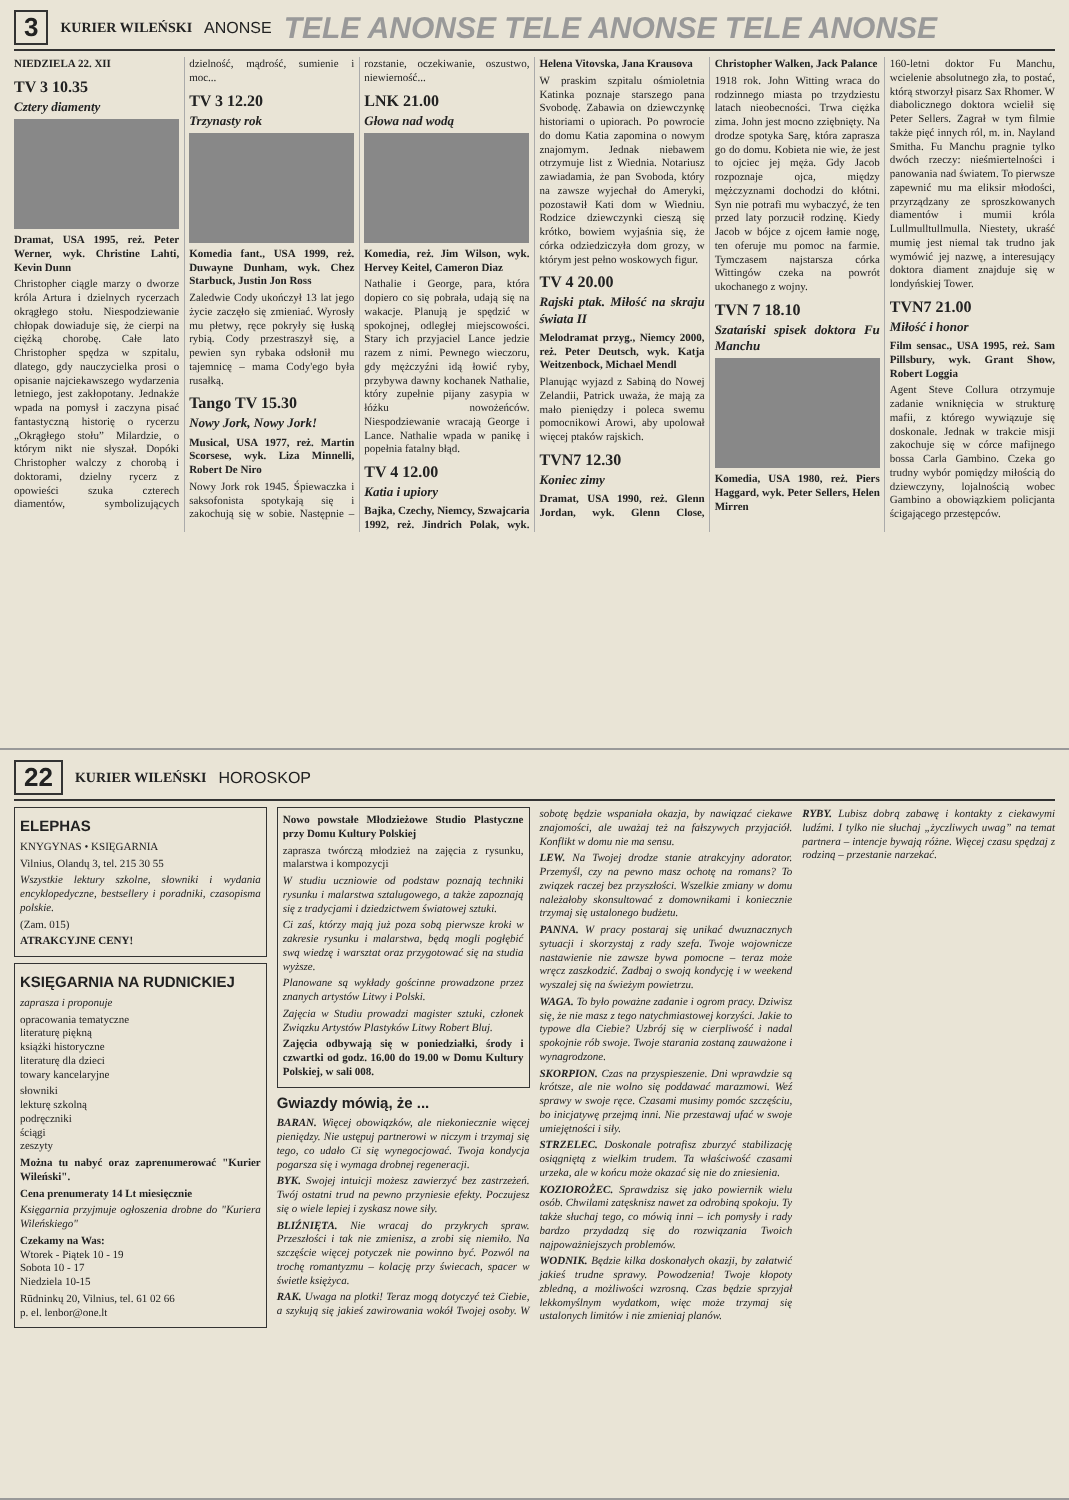3 KURIER WILEŃSKI ANONSE TELE ANONSE TELE ANONSE TELE ANONSE
NIEDZIELA 22. XII
TV 3 10.35
Cztery diamenty
Dramat, USA 1995, reż. Peter Werner, wyk. Christine Lahti, Kevin Dunn
Christopher ciągle marzy o dworze króla Artura i dzielnych rycerzach okrągłego stołu. Niespodziewanie chłopak dowiaduje się, że cierpi na ciężką chorobę. Całe lato Christopher spędza w szpitalu, dlatego, gdy nauczycielka prosi o opisanie najciekawszego wydarzenia letniego, jest zakłopotany. Jednakże wpada na pomysł i zaczyna pisać fantastyczną historię o rycerzu „Okrągłego stołu” Milardzie, o którym nikt nie słyszał. Dopóki Christopher walczy z chorobą i doktorami, dzielny rycerz z opowieści szuka czterech diamentów, symbolizujących dzielność, mądrość, sumienie i moc...
TV 3 12.20
Trzynasty rok
Komedia fant., USA 1999, reż. Duwayne Dunham, wyk. Chez Starbuck, Justin Jon Ross
Zaledwie Cody ukończył 13 lat jego życie zaczęło się zmieniać. Wyrosły mu płetwy, ręce pokryły się łuską rybią. Cody przestraszył się, a pewien syn rybaka odsłonił mu tajemnicę – mama Cody'ego była rusałką.
Tango TV 15.30
Nowy Jork, Nowy Jork!
Musical, USA 1977, reż. Martin Scorsese, wyk. Liza Minnelli, Robert De Niro
Nowy Jork rok 1945. Śpiewaczka i saksofonista spotykają się i zakochują się w sobie. Następnie – rozstanie, oczekiwanie, oszustwo, niewierność...
LNK 21.00
Głowa nad wodą
Komedia, reż. Jim Wilson, wyk. Hervey Keitel, Cameron Diaz
Nathalie i George, para, która dopiero co się pobrała, udają się na wakacje. Planują je spędzić w spokojnej, odległej miejscowości. Stary ich przyjaciel Lance jedzie razem z nimi. Pewnego wieczoru, gdy mężczyźni idą łowić ryby, przybywa dawny kochanek Nathalie, który zupełnie pijany zasypia w łóżku nowożeńców. Niespodziewanie wracają George i Lance. Nathalie wpada w panikę i popełnia fatalny błąd.
TV 4 12.00
Katia i upiory
Bajka, Czechy, Niemcy, Szwajcaria 1992, reż. Jindrich Polak, wyk. Helena Vitovska, Jana Krausova
W praskim szpitalu ośmioletnia Katinka poznaje starszego pana Svobodę. Zabawia on dziewczynkę historiami o upiorach. Po powrocie do domu Katia zapomina o nowym znajomym. Jednak niebawem otrzymuje list z Wiednia. Notariusz zawiadamia, że pan Svoboda, który na zawsze wyjechał do Ameryki, pozostawił Kati dom w Wiedniu. Rodzice dziewczynki cieszą się krótko, bowiem wyjaśnia się, że córka odziedziczyła dom grozy, w którym jest pełno woskowych figur.
TV 4 20.00
Rajski ptak. Miłość na skraju świata II
Melodramat przyg., Niemcy 2000, reż. Peter Deutsch, wyk. Katja Weitzenbock, Michael Mendl
Planując wyjazd z Sabiną do Nowej Zelandii, Patrick uważa, że mają za mało pieniędzy i poleca swemu pomocnikowi Arowi, aby upolował więcej ptaków rajskich.
TVN7 12.30
Koniec zimy
Dramat, USA 1990, reż. Glenn Jordan, wyk. Glenn Close, Christopher Walken, Jack Palance
1918 rok. John Witting wraca do rodzinnego miasta po trzydziestu latach nieobecności. Trwa ciężka zima. John jest mocno zziębnięty. Na drodze spotyka Sarę, która zaprasza go do domu. Kobieta nie wie, że jest to ojciec jej męża. Gdy Jacob rozpoznaje ojca, między mężczyznami dochodzi do kłótni. Syn nie potrafi mu wybaczyć, że ten przed laty porzucił rodzinę. Kiedy Jacob w bójce z ojcem łamie nogę, ten oferuje mu pomoc na farmie. Tymczasem najstarsza córka Wittingów czeka na powrót ukochanego z wojny.
TVN 7 18.10
Szatański spisek doktora Fu Manchu
Komedia, USA 1980, reż. Piers Haggard, wyk. Peter Sellers, Helen Mirren
160-letni doktor Fu Manchu, wcielenie absolutnego zła, to postać, którą stworzył pisarz Sax Rhomer. W diabolicznego doktora wcielił się Peter Sellers. Zagrał w tym filmie także pięć innych ról, m. in. Nayland Smitha. Fu Manchu pragnie tylko dwóch rzeczy: nieśmiertelności i panowania nad światem. To pierwsze zapewnić mu ma eliksir młodości, przyrządzany ze sproszkowanych diamentów i mumii króla Lullmulltullmulla. Niestety, ukraść mumię jest niemal tak trudno jak wymówić jej nazwę, a interesujący doktora diament znajduje się w londyńskiej Tower.
TVN7 21.00
Miłość i honor
Film sensac., USA 1995, reż. Sam Pillsbury, wyk. Grant Show, Robert Loggia
Agent Steve Collura otrzymuje zadanie wniknięcia w strukturę mafii, z którego wywiązuje się doskonale. Jednak w trakcie misji zakochuje się w córce mafijnego bossa Carla Gambino. Czeka go trudny wybór pomiędzy miłością do dziewczyny, lojalnością wobec Gambino a obowiązkiem policjanta ścigającego przestępców.
22 KURIER WILEŃSKI HOROSKOP
ELEPHAS
KNYGYNAS • KSIĘGARNIA
Vilnius, Olandų 3, tel. 215 30 55
Wszystkie lektury szkolne, słowniki i wydania encyklopedyczne, bestsellery i poradniki, czasopisma polskie.
(Zam. 015)
ATRAKCYJNE CENY!
KSIĘGARNIA NA RUDNICKIEJ
zaprasza i proponuje
opracowania tematyczne
literaturę piękną
książki historyczne
literaturę dla dzieci
towary kancelaryjne
słowniki
lekturę szkolną
podręczniki
ściągi
zeszyty
Można tu nabyć oraz zaprenumerować "Kurier Wileński".
Cena prenumeraty 14 Lt miesięcznie
Księgarnia przyjmuje ogłoszenia drobne do "Kuriera Wileńskiego"
Czekamy na Was:
Wtorek - Piątek 10 - 19
Sobota 10 - 17
Niedziela 10-15
Rūdninkų 20, Vilnius, tel. 61 02 66
p. el. lenbor@one.lt
Nowo powstałe Młodzieżowe Studio Plastyczne przy Domu Kultury Polskiej
zaprasza twórczą młodzież na zajęcia z rysunku, malarstwa i kompozycji
W studiu uczniowie od podstaw poznają techniki rysunku i malarstwa sztalugowego, a także zapoznają się z tradycjami i dziedzictwem światowej sztuki.
Ci zaś, którzy mają już poza sobą pierwsze kroki w zakresie rysunku i malarstwa, będą mogli pogłębić swą wiedzę i warsztat oraz przygotować się na studia wyższe.
Planowane są wykłady gościnne prowadzone przez znanych artystów Litwy i Polski.
Zajęcia w Studiu prowadzi magister sztuki, członek Związku Artystów Plastyków Litwy Robert Bluj.
Zajęcia odbywają się w poniedziałki, środy i czwartki od godz. 16.00 do 19.00 w Domu Kultury Polskiej, w sali 008.
Gwiazdy mówią, że ...
BARAN. Więcej obowiązków, ale niekoniecznie więcej pieniędzy. Nie ustępuj partnerowi w niczym i trzymaj się tego, co udało Ci się wynegocjować. Twoja kondycja pogarsza się i wymaga drobnej regeneracji.
BYK. Swojej intuicji możesz zawierzyć bez zastrzeżeń. Twój ostatni trud na pewno przyniesie efekty. Poczujesz się o wiele lepiej i zyskasz nowe siły.
BLIŹNIĘTA. Nie wracaj do przykrych spraw. Przeszłości i tak nie zmienisz, a zrobi się niemiło. Na szczęście więcej potyczek nie powinno być. Pozwól na trochę romantyzmu – kolację przy świecach, spacer w świetle księżyca.
RAK. Uwaga na plotki! Teraz mogą dotyczyć też Ciebie, a szykują się jakieś zawirowania wokół Twojej osoby. W sobotę będzie wspaniała okazja, by nawiązać ciekawe znajomości, ale uważaj też na fałszywych przyjaciół. Konflikt w domu nie ma sensu.
LEW. Na Twojej drodze stanie atrakcyjny adorator. Przemyśl, czy na pewno masz ochotę na romans? To związek raczej bez przyszłości. Wszelkie zmiany w domu należałoby skonsultować z domownikami i koniecznie trzymaj się ustalonego budżetu.
PANNA. W pracy postaraj się unikać dwuznacznych sytuacji i skorzystaj z rady szefa. Twoje wojownicze nastawienie nie zawsze bywa pomocne – teraz może wręcz zaszkodzić. Zadbaj o swoją kondycję i w weekend wyszalej się na świeżym powietrzu.
WAGA. To było poważne zadanie i ogrom pracy. Dziwisz się, że nie masz z tego natychmiastowej korzyści. Jakie to typowe dla Ciebie? Uzbrój się w cierpliwość i nadal spokojnie rób swoje. Twoje starania zostaną zauważone i wynagrodzone.
SKORPION. Czas na przyspieszenie. Dni wprawdzie są krótsze, ale nie wolno się poddawać marazmowi. Weź sprawy w swoje ręce. Czasami musimy pomóc szczęściu, bo inicjatywę przejmą inni. Nie przestawaj ufać w swoje umiejętności i siły.
STRZELEC. Doskonale potrafisz zburzyć stabilizację osiągniętą z wielkim trudem. Ta właściwość czasami urzeka, ale w końcu może okazać się nie do zniesienia.
KOZIOROŻEC. Sprawdzisz się jako powiernik wielu osób. Chwilami zatęsknisz nawet za odrobiną spokoju. Ty także słuchaj tego, co mówią inni – ich pomysły i rady bardzo przydadzą się do rozwiązania Twoich najpoważniejszych problemów.
WODNIK. Będzie kilka doskonałych okazji, by załatwić jakieś trudne sprawy. Powodzenia! Twoje kłopoty zbledną, a możliwości wzrosną. Czas będzie sprzyjał lekkomyślnym wydatkom, więc może trzymaj się ustalonych limitów i nie zmieniaj planów.
RYBY. Lubisz dobrą zabawę i kontakty z ciekawymi ludźmi. I tylko nie słuchaj „życzliwych uwag” na temat partnera – intencje bywają różne. Więcej czasu spędzaj z rodziną – przestanie narzekać.